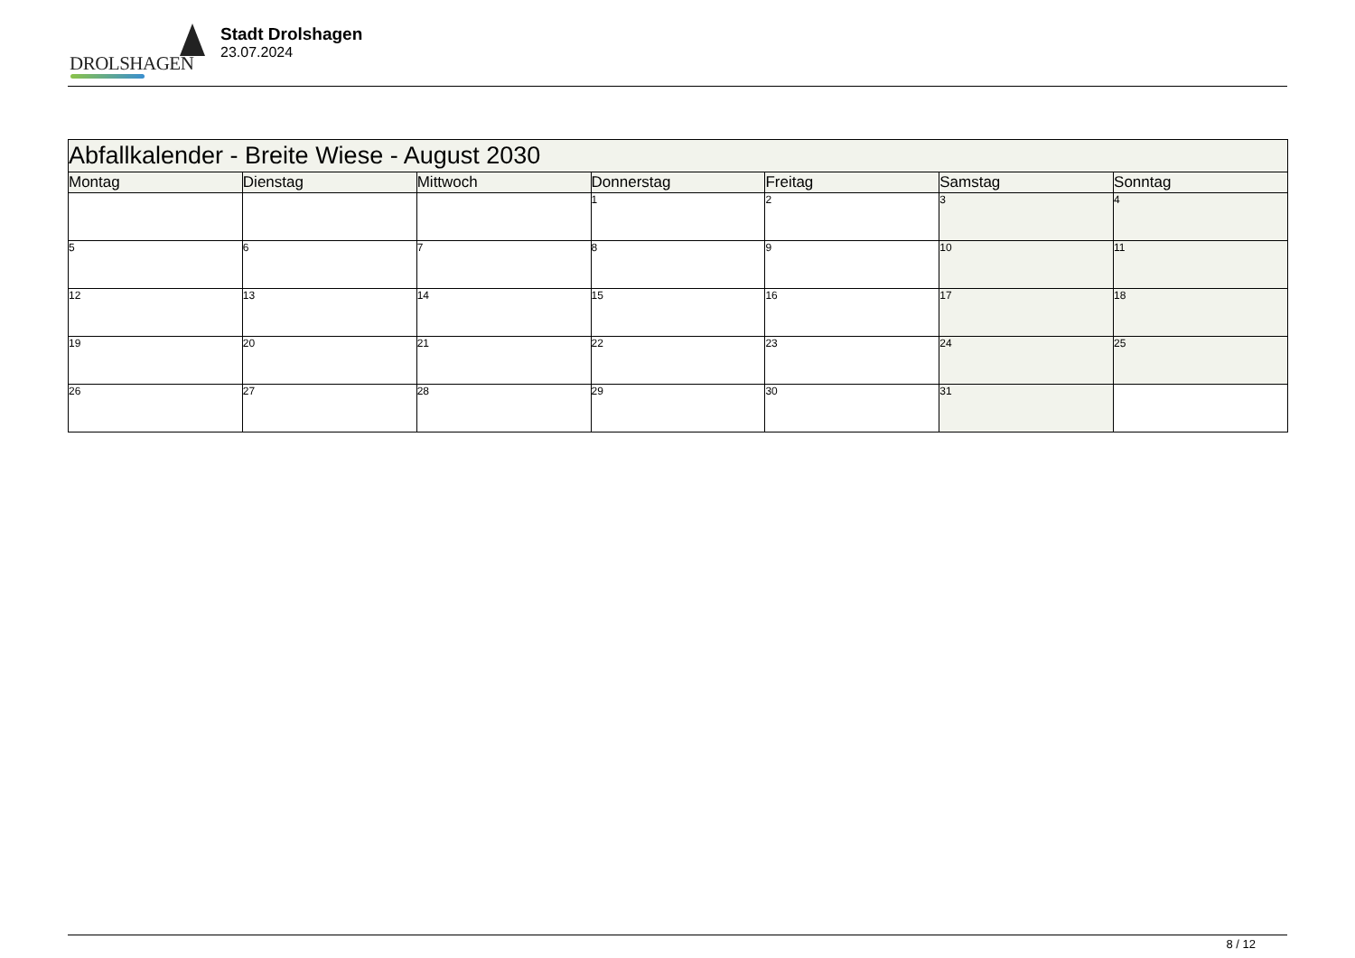DROLSHAGEN
Stadt Drolshagen
23.07.2024
| Abfallkalender - Breite Wiese - August 2030 | | | | | | |
| --- | --- | --- | --- | --- | --- | --- |
| Montag | Dienstag | Mittwoch | Donnerstag | Freitag | Samstag | Sonntag |
| | | | 1 | 2 | 3 | 4 |
| 5 | 6 | 7 | 8 | 9 | 10 | 11 |
| 12 | 13 | 14 | 15 | 16 | 17 | 18 |
| 19 | 20 | 21 | 22 | 23 | 24 | 25 |
| 26 | 27 | 28 | 29 | 30 | 31 | |
8 / 12